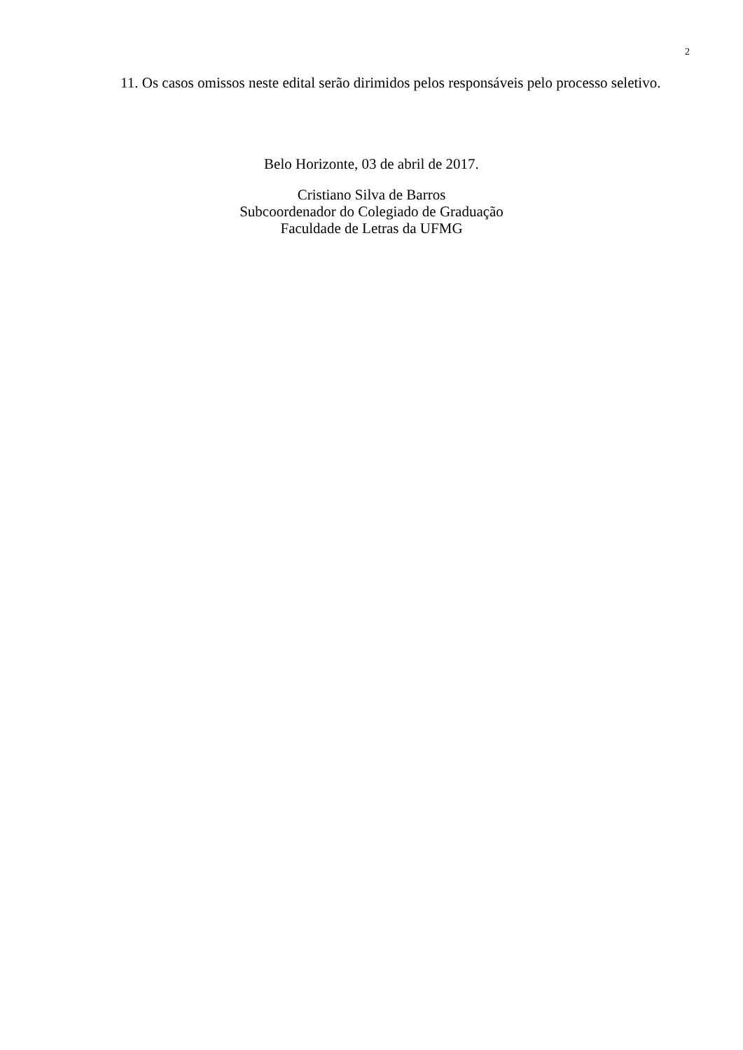2
11. Os casos omissos neste edital serão dirimidos pelos responsáveis pelo processo seletivo.
Belo Horizonte, 03 de abril de 2017.
Cristiano Silva de Barros
Subcoordenador do Colegiado de Graduação
Faculdade de Letras da UFMG